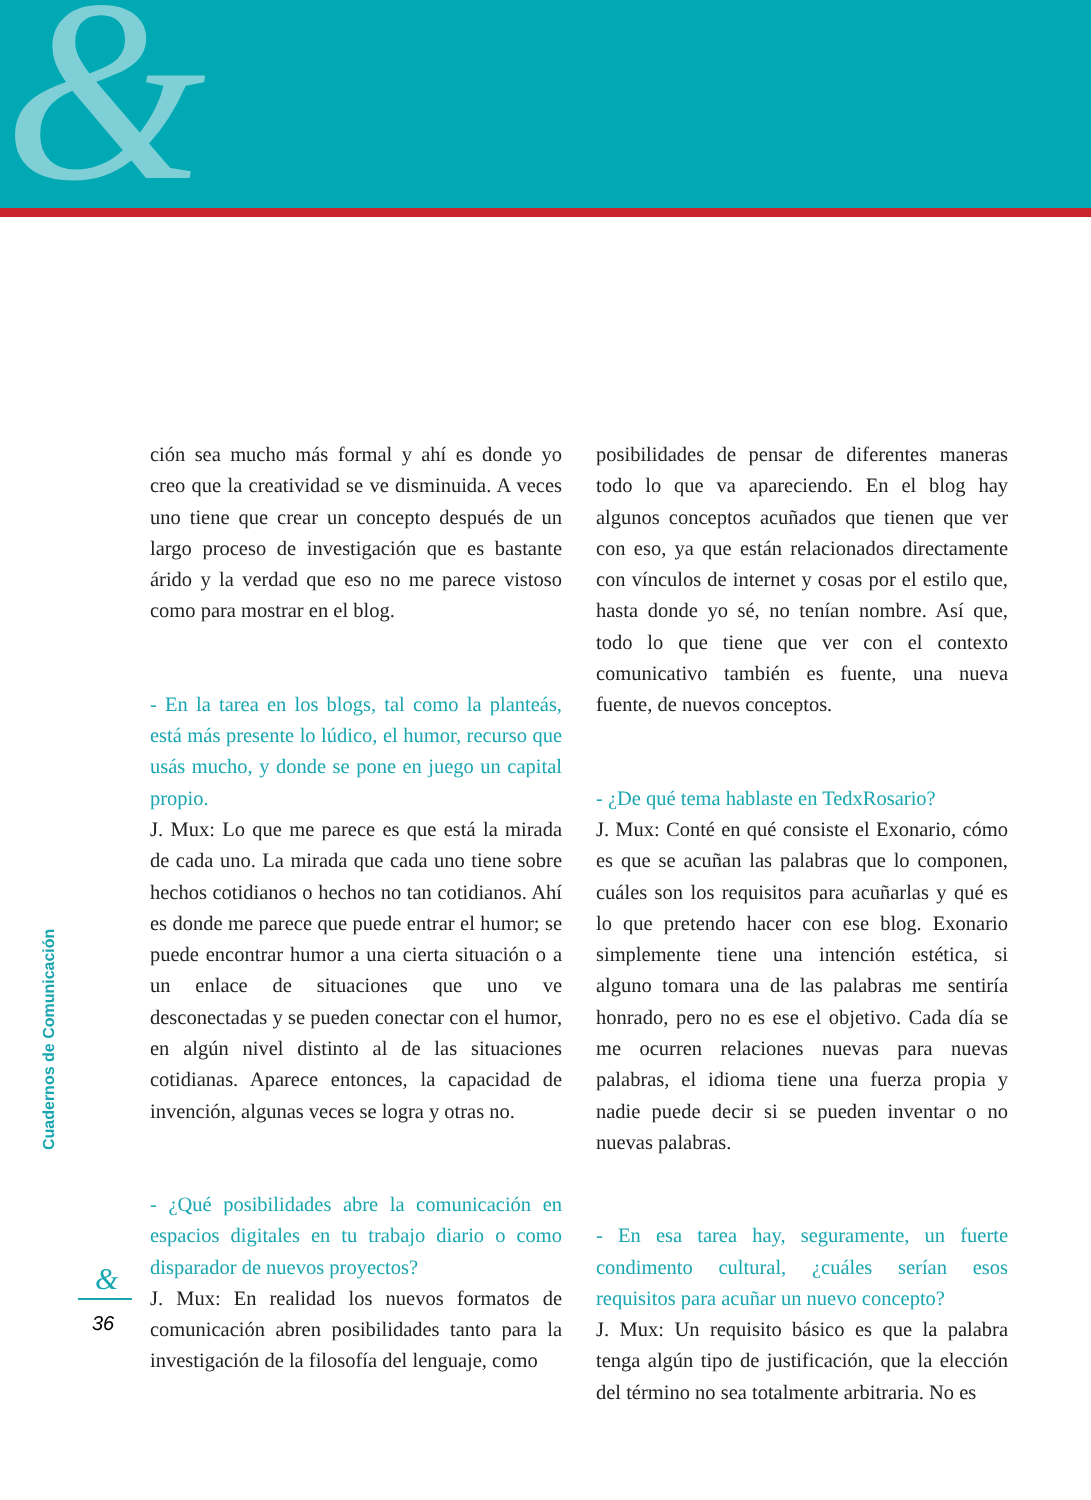&
ción sea mucho más formal y ahí es donde yo creo que la creatividad se ve disminuida. A veces uno tiene que crear un concepto después de un largo proceso de investigación que es bastante árido y la verdad que eso no me parece vistoso como para mostrar en el blog.
- En la tarea en los blogs, tal como la planteás, está más presente lo lúdico, el humor, recurso que usás mucho, y donde se pone en juego un capital propio.
J. Mux: Lo que me parece es que está la mirada de cada uno. La mirada que cada uno tiene sobre hechos cotidianos o hechos no tan cotidianos. Ahí es donde me parece que puede entrar el humor; se puede encontrar humor a una cierta situación o a un enlace de situaciones que uno ve desconectadas y se pueden conectar con el humor, en algún nivel distinto al de las situaciones cotidianas. Aparece entonces, la capacidad de invención, algunas veces se logra y otras no.
- ¿Qué posibilidades abre la comunicación en espacios digitales en tu trabajo diario o como disparador de nuevos proyectos?
J. Mux: En realidad los nuevos formatos de comunicación abren posibilidades tanto para la investigación de la filosofía del lenguaje, como
posibilidades de pensar de diferentes maneras todo lo que va apareciendo. En el blog hay algunos conceptos acuñados que tienen que ver con eso, ya que están relacionados directamente con vínculos de internet y cosas por el estilo que, hasta donde yo sé, no tenían nombre. Así que, todo lo que tiene que ver con el contexto comunicativo también es fuente, una nueva fuente, de nuevos conceptos.
- ¿De qué tema hablaste en TedxRosario?
J. Mux: Conté en qué consiste el Exonario, cómo es que se acuñan las palabras que lo componen, cuáles son los requisitos para acuñarlas y qué es lo que pretendo hacer con ese blog. Exonario simplemente tiene una intención estética, si alguno tomara una de las palabras me sentiría honrado, pero no es ese el objetivo. Cada día se me ocurren relaciones nuevas para nuevas palabras, el idioma tiene una fuerza propia y nadie puede decir si se pueden inventar o no nuevas palabras.
- En esa tarea hay, seguramente, un fuerte condimento cultural, ¿cuáles serían esos requisitos para acuñar un nuevo concepto?
J. Mux: Un requisito básico es que la palabra tenga algún tipo de justificación, que la elección del término no sea totalmente arbitraria. No es
Cuadernos de Comunicación
&
36